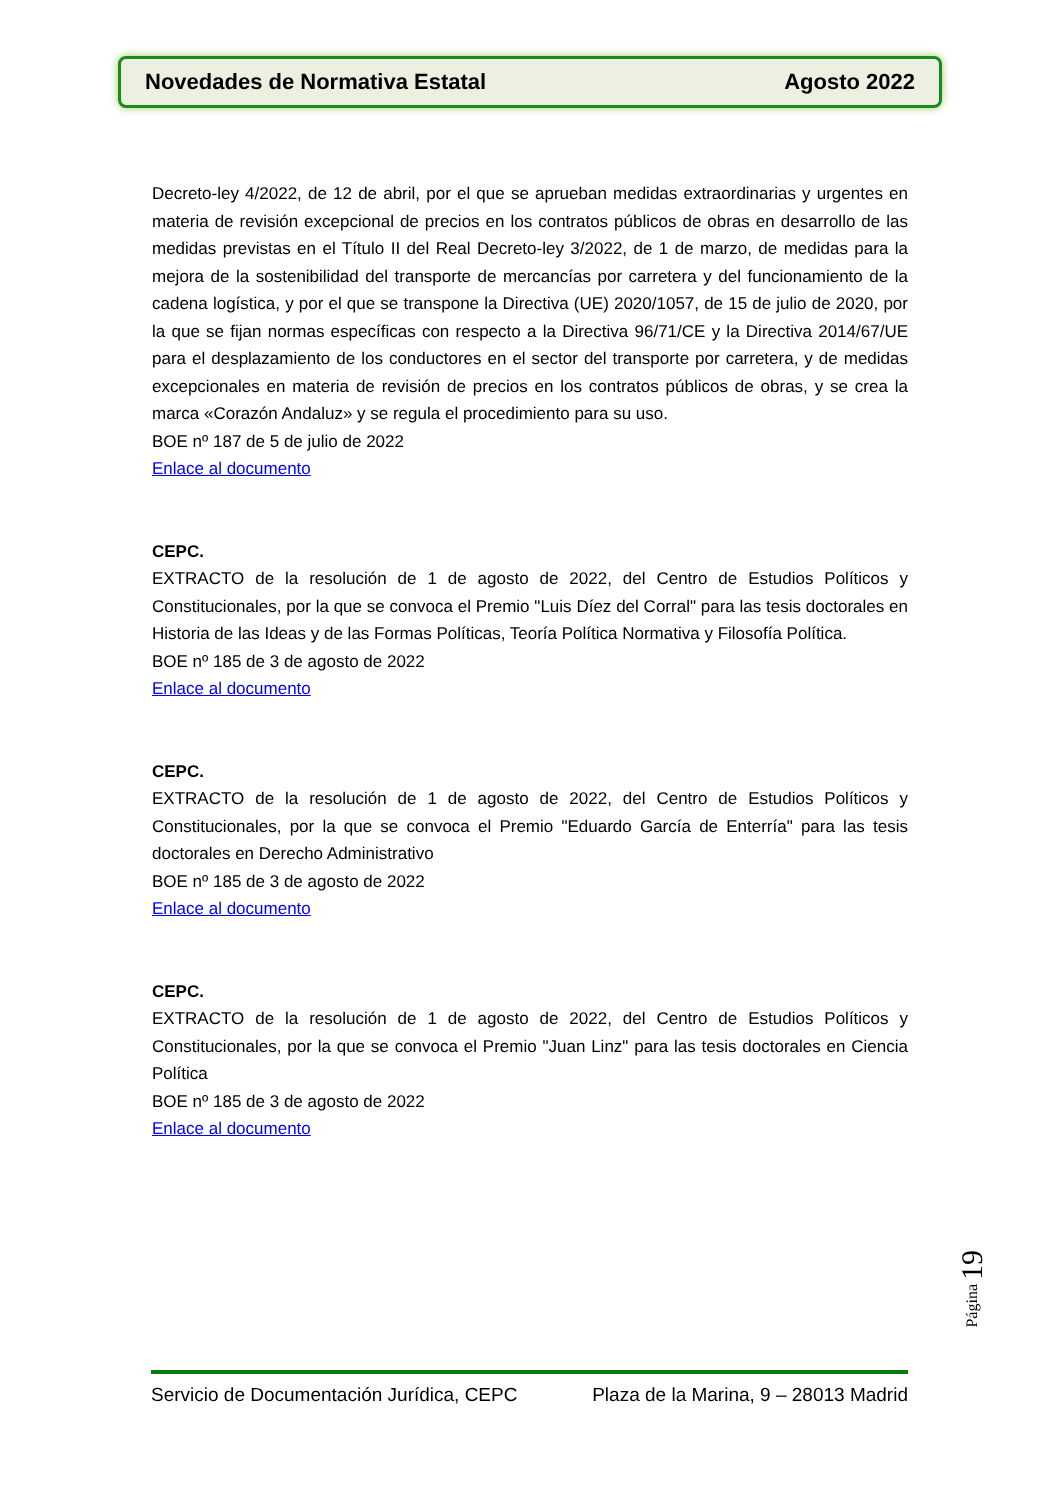Novedades de Normativa Estatal Agosto 2022
Decreto-ley 4/2022, de 12 de abril, por el que se aprueban medidas extraordinarias y urgentes en materia de revisión excepcional de precios en los contratos públicos de obras en desarrollo de las medidas previstas en el Título II del Real Decreto-ley 3/2022, de 1 de marzo, de medidas para la mejora de la sostenibilidad del transporte de mercancías por carretera y del funcionamiento de la cadena logística, y por el que se transpone la Directiva (UE) 2020/1057, de 15 de julio de 2020, por la que se fijan normas específicas con respecto a la Directiva 96/71/CE y la Directiva 2014/67/UE para el desplazamiento de los conductores en el sector del transporte por carretera, y de medidas excepcionales en materia de revisión de precios en los contratos públicos de obras, y se crea la marca «Corazón Andaluz» y se regula el procedimiento para su uso.
BOE nº 187 de 5 de julio de 2022
Enlace al documento
CEPC.
EXTRACTO de la resolución de 1 de agosto de 2022, del Centro de Estudios Políticos y Constitucionales, por la que se convoca el Premio "Luis Díez del Corral" para las tesis doctorales en Historia de las Ideas y de las Formas Políticas, Teoría Política Normativa y Filosofía Política.
BOE nº 185 de 3 de agosto de 2022
Enlace al documento
CEPC.
EXTRACTO de la resolución de 1 de agosto de 2022, del Centro de Estudios Políticos y Constitucionales, por la que se convoca el Premio "Eduardo García de Enterría" para las tesis doctorales en Derecho Administrativo
BOE nº 185 de 3 de agosto de 2022
Enlace al documento
CEPC.
EXTRACTO de la resolución de 1 de agosto de 2022, del Centro de Estudios Políticos y Constitucionales, por la que se convoca el Premio "Juan Linz" para las tesis doctorales en Ciencia Política
BOE nº 185 de 3 de agosto de 2022
Enlace al documento
Página 19
Servicio de Documentación Jurídica, CEPC Plaza de la Marina, 9 – 28013 Madrid